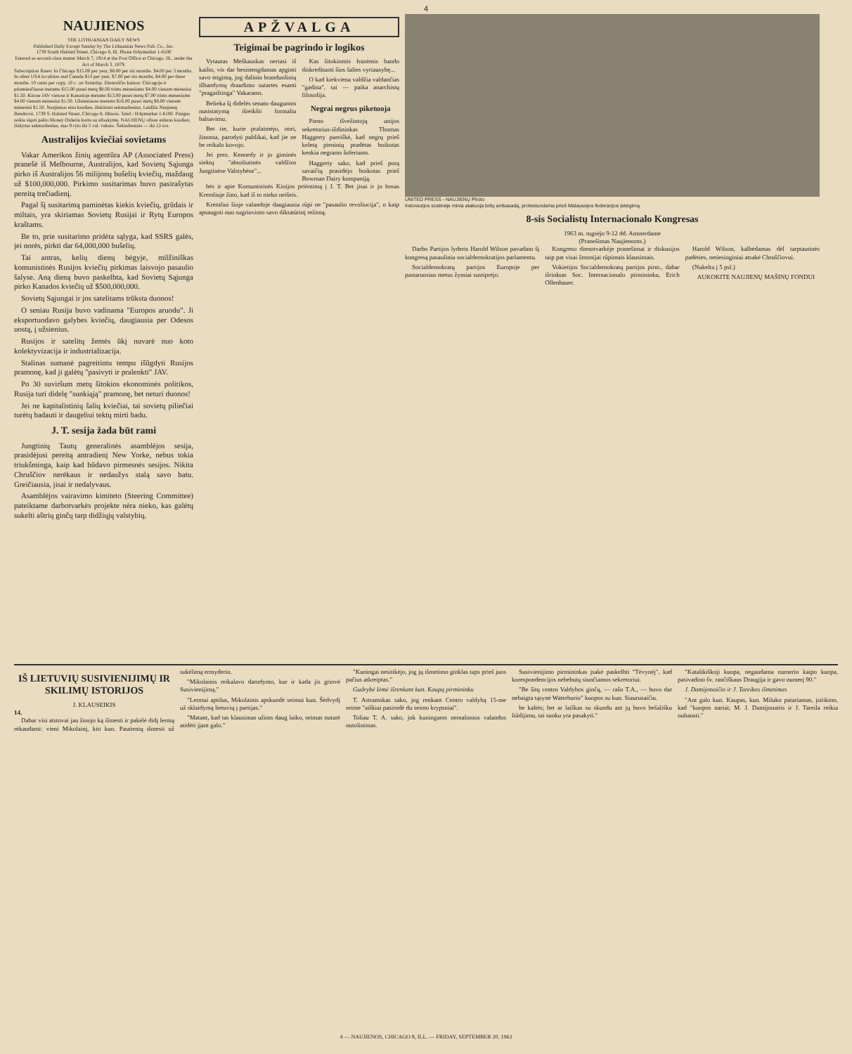4
NAUJIENOS
THE LITHUANIAN DAILY NEWS
Published Daily Except Sunday by The Lithuanian News Pub. Co., Inc.
1739 South Halsted Street, Chicago 8, Ill. Phone HAymarket 1-6100
Entered as second-class matter March 7, 1914 at the Post Office at Chicago, Ill., under the Act of March 3, 1879.
Subscription Rates: In Chicago $15.00 per year, $8.00 per six months. $4.00 per 3 months. In other USA localities and Canada $13 per year, $7.00 per six months, $4.00 per three months. 10 cents per copy, 10 c. on Saturday. Dienraščio kainos: Chicagoje ir priemiesčiuose metams $15.00 pusei metų $8.00 trims mėnesiams $4.00 vienam mėnesiui $1.50. Kitose JAV vietose ir Kanadoje metams $13.00 pusei metų $7.00 trims mėnesiams $4.00 vienam mėnesiui $1.50. Užsieniuose metams $16.00 pusei metų $8.00 vienam mėnesiui $1.50. Naujienos eina kasdien, išskiriant sekmadienius. Leidžia Naujienų Bendrovė, 1739 S. Halsted Street, Chicago 8, Illinois. Telef.: HAymarket 1-6100. Pinigus reikia siųsti pašto Money Orderiu kartu su užsakymu. NAUJIENŲ ofisas atdaras kasdien, išskyrus sekmadienius, nuo 9 ryto iki 5 val. vakaro. Šeštadieniais — iki 12-tos.
Australijos kviečiai sovietams
Vakar Amerikos žinių agentūra AP (Associated Press) pranešė iš Melbourne, Australijos, kad Sovietų Sąjunga pirko iš Australijos 56 milijonų bušelių kviečių, maždaug už $100,000,000. Pirkimo susitarimas buvo pasirašytas pereitą trečiadienį.
Pagal šį susitarimą paminėtas kiekis kviečių, grūdais ir miltais, yra skiriamas Sovietų Rusijai ir Rytų Europos kraštams.
Be to, prie susitarimo pridėta sąlyga, kad SSRS galės, jei norės, pirkti dar 64,000,000 bušelių.
Tai antras, kelių dienų bėgyje, milžiniškas komunistinės Rusijos kviečių pirkimas laisvojo pasaulio šalyse. Aną dieną buvo paskelbta, kad Sovietų Sąjunga pirko Kanados kviečių už $500,000,000.
Sovietų Sąjungai ir jos satelitams trūksta duonos!
O seniau Rusija buvo vadinama "Europos aruodu". Ji eksportuodavo galybes kviečių, daugiausia per Odesos uostą, į užsienius.
Rusijos ir satelitų žemės ūkį nuvarė nuo koto kolektyvizacija ir industrializacija.
Stalinas sumanė pagreitintu tempu išūgdyti Rusijos pramonę, kad ji galėtų "pasivyti ir pralenkti" JAV.
Po 30 suviršum metų šitokios ekonominės politikos, Rusija turi didelę "sunkiąją" pramonę, bet neturi duonos!
Jei ne kapitalistinių šalių kviečiai, tai sovietų piliečiai turėtų badauti ir daugeliui tektų mirti badu.
J. T. sesija žada būt rami
Jungtinių Tautų generalinės asamblėjos sesija, prasidėjusi pereitą antradienį New Yorke, nebus tokia triukšminga, kaip kad būdavo pirmesnės sesijos. Nikita Chruščiov nerėkaus ir nedaužys stalą savo batu. Greičiausia, jisai ir nedalyvaus.
Asamblėjos vairavimo kimiteto (Steering Committee) pateiktame darbotvarkės projekte nėra nieko, kas galėtų sukelti aštrių ginčų tarp didžiųjų valstybių.
APŽVALGA
Teigimai be pagrindo ir logikos
Vytautas Meškauskas neriasi iš kailio, vis dar besistengdamas apginti savo teigimą, jog dalinio branduolinių išbandymų draudimo sutartes esanti "pragaištinga" Vakarams.
Belieka šį didelės senato daugumos nusistatymą išreikšti formaliu balsavimu.
Bet tie, kurie pralaimėjo, nori, žinoma, parodyti publikai, kad jie ne be reikalo kovojo.
Jei prez. Kennedy ir jo giminės siektų "absoliutinės valdžios Jungtinėse Valstybėse"...
Kas šitokiomis frazėmis bando diskredituoti šios šalies vyriausybę...
O kad kiekviena valdžia valdančias "gadina", tai — paika anarchistų filosofija.
Negrai negrus piketuoja
Pieno išvežiotojų unijos sekretorius-iždininkas Thomas Haggerty pareiškė, kad negrų prieš keletą pieninių pradėtas boikotas kenkia negrams šoferiams.
Haggerty sako, kad prieš porą savaičių prasidėjo boikotas prieš Bowman Dairy kompaniją.
bės ir apie Komunistinės Kinijos priėmimą į J. T. Bet jisai ir jo bosas Kremliuje žino, kad iš to nieko neišeis.
Kremliui šioje valandoje daugiausia rūpi ne "pasaulio revoliucija", o kaip apsaugoti nuo sugriuvimo savo diktatūrinį režimą.
UNITED PRESS - NAUJIENŲ Photo
Indonezijos sostinėje minia atakuoja britų ambasadą, protestuodama prieš Malayasijos federacijos įsteigimą.
8-sis Socialistų Internacionalo Kongresas
1963 m. rugsėjo 9-12 dd. Amsterdame
(Pranešimas Naujienoms.)
Darbo Partijos lyderis Harold Wilson pavadino šį kongresą pasauliniu socialdemokratijos parlamentu.
Socialdemokratų partijos Europoje per pastaruosius metus žymiai sustiprėjo.
Kongreso dienotvarkėje pranešimai ir diskusijos taip pat visai žmonijai rūpimais klausimais.
Vokietijos Socialdemokratų partijos pirm., dabar išrinktas Soc. Internacionalo pirmininku, Erich Ollenhauer.
Harold Wilson, kalbėdamas dėl tarptautinės padėties, netiesioginiai atsakė Chruščiovui.
(Nukelta į 5 psl.)
AUKOKITE NAUJIENŲ MAŠINŲ FONDUI
IŠ LIETUVIŲ SUSIVIENIJIMŲ IR SKILIMŲ ISTORIJOS
J. KLAUSEIKIS
14.
Dabar visi atstovai jau žinojo ką išmesti ir pakėlė didį lermą rėkaudami: vieni Mikolainį, kiti kun. Pautienių išmesti už sukėlimą ermyderio.
"Mikolainis reikalavo darodymo, kur ir kada jis griovė Susivienijimą."
"Lermui aptilus, Mikolainis apskundė seimui kun. Šėdvydį už sklaidymą lietuvių į partijas."
"Matant, kad tas klausimas užims daug laiko, seimas nutarė atidėti jįant galo."
"Kuningai nesitikėjo, jog jų išmetimo ginklas taps prieš juos pačius atkreiptas."
Gudrybė lėmė išrenkant kun. Kaupą pirmininku
T. Astramskas sako, jog renkant Centro valdybą 15-me seime "aiškiai pasirodė du seimo krypsniai".
Toliau T. A. sako, jok kuningams nemalonios valandos nutolinimas.
Susivienijimo pirmininkas įsakė paskelbti "Tėvynėj", kad korespondencijos nebebutų siunčiamos sekretoriui.
"Be šitų centro Valdybos ginčų, — rašo T.A., — buvo dar nebaigta tąsynė Waterburio" kuopos su kun. Siaurusaičiu.
be kaltės; bet ar laiškas su skundu ant jų buvo bešališku liūdijimu, tai sunku yra pasakyti."
"Katalikiškoji kuopa, negaudama numerio kaipo kuopa, pasivadino šv. rančiškaus Draugija ir gavo numerį 90."
J. Damijonaičio ir J. Tareikos išmetimas
"Ant galo kun. Kaupas, kun. Miluko patariamas, įsitikino, kad "kuopos nariai; M. J. Damijonaitis ir J. Tareila reikia nubausti."
4 — NAUJIENOS, CHICAGO 8, ILL. — FRIDAY, SEPTEMBER 20, 1963